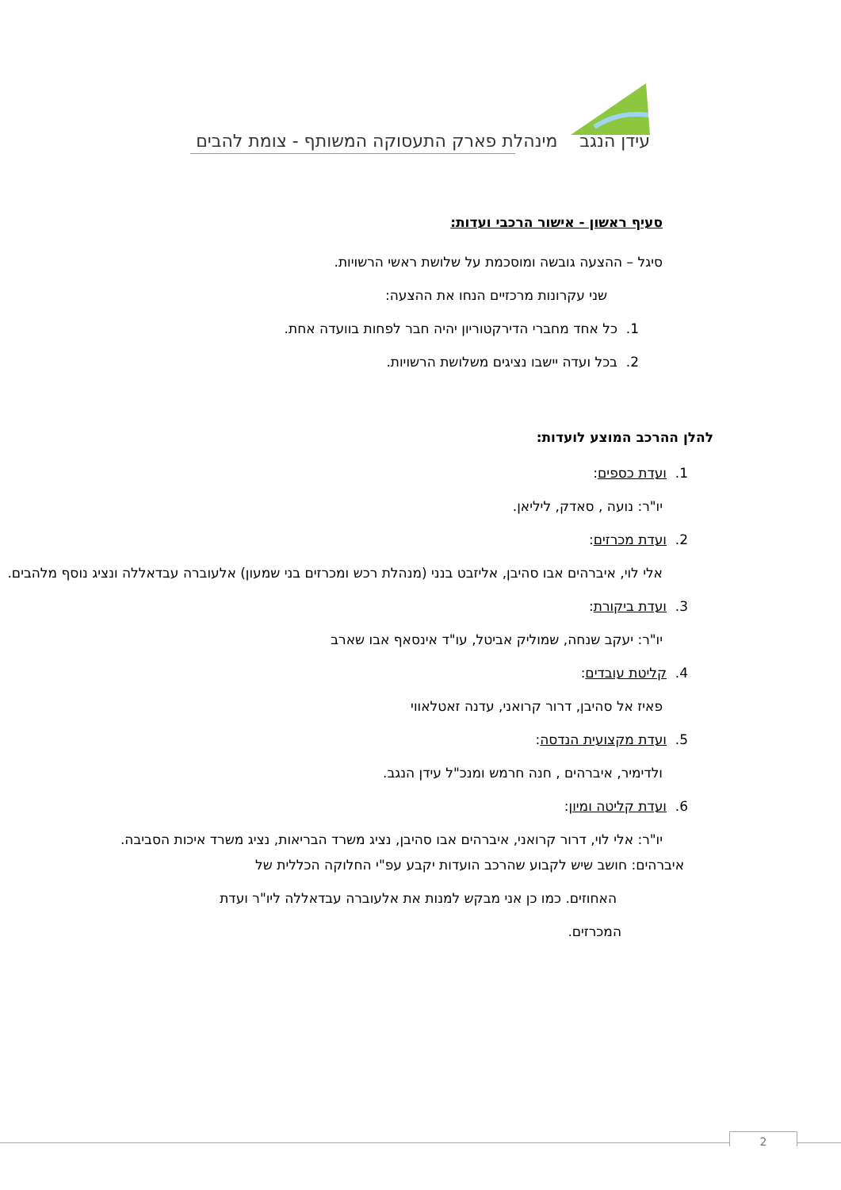עידן הנגב מינהלת פארק התעסוקה המשותף - צומת להבים
סעיף ראשון - אישור הרכבי ועדות:
סיגל – ההצעה גובשה ומוסכמת על שלושת ראשי הרשויות.
שני עקרונות מרכזיים הנחו את ההצעה:
1. כל אחד מחברי הדירקטוריון יהיה חבר לפחות בוועדה אחת.
2. בכל ועדה יישבו נציגים משלושת הרשויות.
להלן ההרכב המוצע לועדות:
1. ועדת כספים:
יו"ר: נועה , סאדק, ליליאן.
2. ועדת מכרזים:
אלי לוי, איברהים אבו סהיבן, אליזבט בנני (מנהלת רכש ומכרזים בני שמעון) אלעוברה עבדאללה ונציג נוסף מלהבים.
3. ועדת ביקורת:
יו"ר: יעקב שנחה, שמוליק אביטל, עו"ד אינסאף אבו שארב
4. קליטת עובדים:
פאיז אל סהיבן, דרור קרואני, עדנה זאטלאווי
5. ועדת מקצועית הנדסה:
ולדימיר, איברהים , חנה חרמש ומנכ"ל עידן הנגב.
6. ועדת קליטה ומיון:
יו"ר: אלי לוי, דרור קרואני, איברהים אבו סהיבן, נציג משרד הבריאות, נציג משרד איכות הסביבה.
איברהים: חושב שיש לקבוע שהרכב הועדות יקבע עפ"י החלוקה הכללית של
האחוזים. כמו כן אני מבקש למנות את אלעוברה עבדאללה ליו"ר ועדת
המכרזים.
2